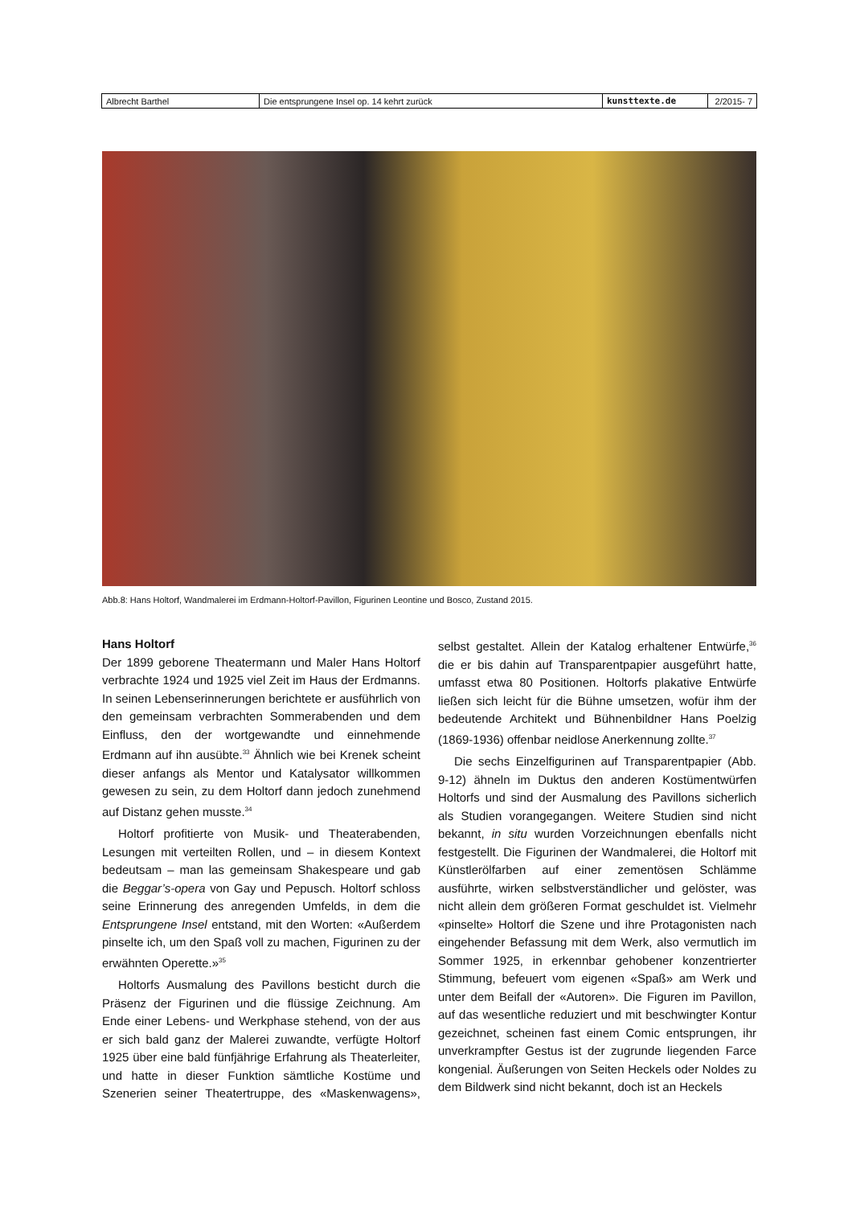| Albrecht Barthel | Die entsprungene Insel op. 14 kehrt zurück | kunsttexte.de | 2/2015- 7 |
Abb.8: Hans Holtorf, Wandmalerei im Erdmann-Holtorf-Pavillon, Figurinen Leontine und Bosco, Zustand 2015.
Hans Holtorf
Der 1899 geborene Theatermann und Maler Hans Holtorf verbrachte 1924 und 1925 viel Zeit im Haus der Erdmanns. In seinen Lebenserinnerungen berichtete er ausführlich von den gemeinsam verbrachten Sommerabenden und dem Einfluss, den der wortgewandte und einnehmende Erdmann auf ihn ausübte.<sup>33</sup> Ähnlich wie bei Krenek scheint dieser anfangs als Mentor und Katalysator willkommen gewesen zu sein, zu dem Holtorf dann jedoch zunehmend auf Distanz gehen musste.<sup>34</sup>
Holtorf profitierte von Musik- und Theaterabenden, Lesungen mit verteilten Rollen, und – in diesem Kontext bedeutsam – man las gemeinsam Shakespeare und gab die Beggar’s-opera von Gay und Pepusch. Holtorf schloss seine Erinnerung des anregenden Umfelds, in dem die Entsprungene Insel entstand, mit den Worten: «Außerdem pinselte ich, um den Spaß voll zu machen, Figurinen zu der erwähnten Operette.»<sup>35</sup>
Holtorfs Ausmalung des Pavillons besticht durch die Präsenz der Figurinen und die flüssige Zeichnung. Am Ende einer Lebens- und Werkphase stehend, von der aus er sich bald ganz der Malerei zuwandte, verfügte Holtorf 1925 über eine bald fünfjährige Erfahrung als Theaterleiter, und hatte in dieser Funktion sämtliche Kostüme und Szenerien seiner Theatertruppe, des «Maskenwagens», selbst gestaltet. Allein der Katalog erhaltener Entwürfe,<sup>36</sup> die er bis dahin auf Transparentpapier ausgeführt hatte, umfasst etwa 80 Positionen. Holtorfs plakative Entwürfe ließen sich leicht für die Bühne umsetzen, wofür ihm der bedeutende Architekt und Bühnenbildner Hans Poelzig (1869-1936) offenbar neidlose Anerkennung zollte.<sup>37</sup>
Die sechs Einzelfigurinen auf Transparentpapier (Abb. 9-12) ähneln im Duktus den anderen Kostümentwürfen Holtorfs und sind der Ausmalung des Pavillons sicherlich als Studien vorangegangen. Weitere Studien sind nicht bekannt, in situ wurden Vorzeichnungen ebenfalls nicht festgestellt. Die Figurinen der Wandmalerei, die Holtorf mit Künstlerölfarben auf einer zementösen Schlämme ausführte, wirken selbstverständlicher und gelöster, was nicht allein dem größeren Format geschuldet ist. Vielmehr «pinselte» Holtorf die Szene und ihre Protagonisten nach eingehender Befassung mit dem Werk, also vermutlich im Sommer 1925, in erkennbar gehobener konzentrierter Stimmung, befeuert vom eigenen «Spaß» am Werk und unter dem Beifall der «Autoren». Die Figuren im Pavillon, auf das wesentliche reduziert und mit beschwingter Kontur gezeichnet, scheinen fast einem Comic entsprungen, ihr unverkrampfter Gestus ist der zugrunde liegenden Farce kongenial. Äußerungen von Seiten Heckels oder Noldes zu dem Bildwerk sind nicht bekannt, doch ist an Heckels